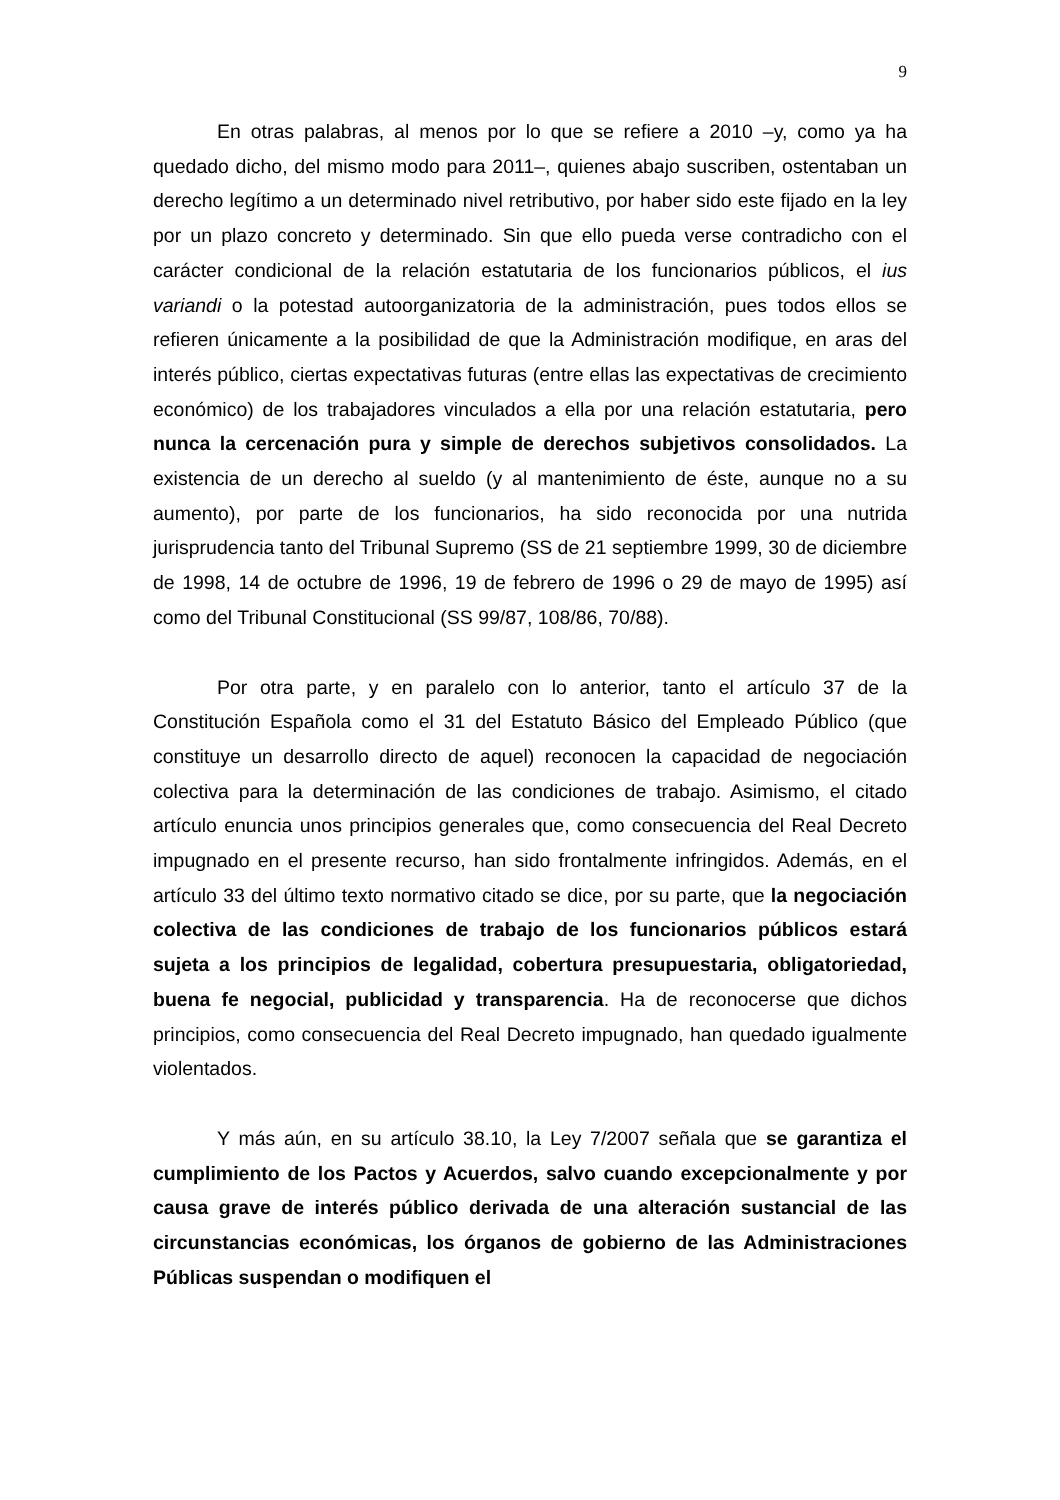9
En otras palabras, al menos por lo que se refiere a 2010 –y, como ya ha quedado dicho, del mismo modo para 2011–, quienes abajo suscriben, ostentaban un derecho legítimo a un determinado nivel retributivo, por haber sido este fijado en la ley por un plazo concreto y determinado. Sin que ello pueda verse contradicho con el carácter condicional de la relación estatutaria de los funcionarios públicos, el ius variandi o la potestad autoorganizatoria de la administración, pues todos ellos se refieren únicamente a la posibilidad de que la Administración modifique, en aras del interés público, ciertas expectativas futuras (entre ellas las expectativas de crecimiento económico) de los trabajadores vinculados a ella por una relación estatutaria, pero nunca la cercenación pura y simple de derechos subjetivos consolidados. La existencia de un derecho al sueldo (y al mantenimiento de éste, aunque no a su aumento), por parte de los funcionarios, ha sido reconocida por una nutrida jurisprudencia tanto del Tribunal Supremo (SS de 21 septiembre 1999, 30 de diciembre de 1998, 14 de octubre de 1996, 19 de febrero de 1996 o 29 de mayo de 1995) así como del Tribunal Constitucional (SS 99/87, 108/86, 70/88).
Por otra parte, y en paralelo con lo anterior, tanto el artículo 37 de la Constitución Española como el 31 del Estatuto Básico del Empleado Público (que constituye un desarrollo directo de aquel) reconocen la capacidad de negociación colectiva para la determinación de las condiciones de trabajo. Asimismo, el citado artículo enuncia unos principios generales que, como consecuencia del Real Decreto impugnado en el presente recurso, han sido frontalmente infringidos. Además, en el artículo 33 del último texto normativo citado se dice, por su parte, que la negociación colectiva de las condiciones de trabajo de los funcionarios públicos estará sujeta a los principios de legalidad, cobertura presupuestaria, obligatoriedad, buena fe negocial, publicidad y transparencia. Ha de reconocerse que dichos principios, como consecuencia del Real Decreto impugnado, han quedado igualmente violentados.
Y más aún, en su artículo 38.10, la Ley 7/2007 señala que se garantiza el cumplimiento de los Pactos y Acuerdos, salvo cuando excepcionalmente y por causa grave de interés público derivada de una alteración sustancial de las circunstancias económicas, los órganos de gobierno de las Administraciones Públicas suspendan o modifiquen el